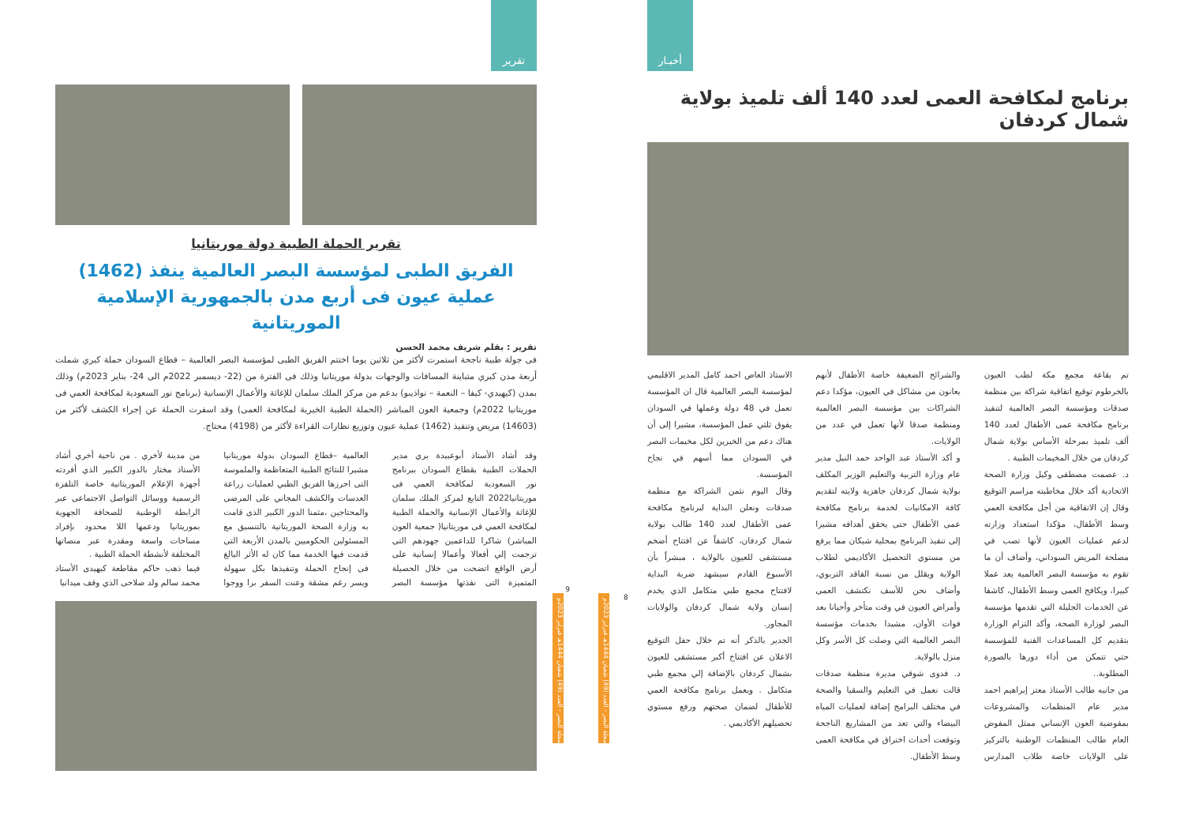أخبـار
برنامج لمكافحة العمى لعدد 140 ألف تلميذ بولاية شمال كردفان
تم بقاعة مجمع مكة لطب العيون بالخرطوم توقيع اتفاقية شراكة بين منظمة صدقات ومؤسسة البصر العالمية لتنفيذ برنامج مكافحة عمى الأطفال لعدد 140 ألف تلميذ بمرحلة الأساس بولاية شمال كردفان من خلال المخيمات الطبية .
د. عصمت مصطفى وكيل وزارة الصحة الاتحادية أكد خلال مخاطبته مراسم التوقيع وقال إن الاتفاقية من أجل مكافحة العمي وسط الأطفال، مؤكدا استعداد وزارته لدعم عمليات العيون لأنها تصب في مصلحة المريض السوداني، وأضاف أن ما تقوم به مؤسسة البصر العالمية يعد عملا كبيرا، ويكافح العمى وسط الأطفال، كاشفا عن الخدمات الجليلة التي تقدمها مؤسسة البصر لوزارة الصحة، وأكد التزام الوزارة بتقديم كل المساعدات الفنية للمؤسسة حتي تتمكن من أداء دورها بالصورة المطلوبة..
من جانبه طالب الأستاذ معتز إبراهيم احمد مدير عام المنظمات والمشروعات بمفوضية العون الإنساني ممثل المفوض العام طالب المنظمات الوطنية بالتركيز على الولايات خاصة طلاب المدارس والشرائح الضعيفة خاصة الأطفال لأنهم يعانون من مشاكل في العيون، مؤكدا دعم الشراكات بين مؤسسة البصر العالمية ومنظمة صدقا لأنها تعمل في عدد من الولايات.
و أكد الأستاذ عبد الواحد حمد النيل مدير عام وزارة التربية والتعليم الوزير المكلف بولاية شمال كردفان جاهزية ولايته لتقديم كافة الامكانيات لخدمة برنامج مكافحة عمى الأطفال حتى يحقق أهدافه مشيرا إلى تنفيذ البرنامج بمحلية شيكان مما يرفع من مستوي التحصيل الأكاديمي لطلاب الولاية ويقلل من نسبة الفاقد التربوي، وأضاف نحن للأسف نكتشف العمى وأمراض العيون في وقت متأخر وأحيانا بعد فوات الأوان، مشيدا بخدمات مؤسسة البصر العالمية التي وصلت كل الأسر وكل منزل بالولاية.
د. فدوى شوقي مديرة منظمة صدقات قالت نعمل في التعليم والسقيا والصحة في مختلف البرامج إضافة لعمليات المياه البيضاء والتي تعد من المشاريع الناجحة وتوقعت أحداث اختراق في مكافحة العمى وسط الأطفال.
الاستاذ العاص احمد كامل المدير الاقليمي لمؤسسة البصر العالمية قال ان المؤسسة تعمل في 48 دولة وعملها في السودان يفوق ثلثي عمل المؤسسة، مشيرا إلى أن هناك دعم من الخيرين لكل مخيمات البصر في السودان مما أسهم في نجاح المؤسسة.
وقال اليوم نثمن الشراكة مع منظمة صدقات ونعلن البداية لبرنامج مكافحة عمى الأطفال لعدد 140 طالب بولاية شمال كردفان، كاشفاً عن افتتاح أضخم مستشفى للعيون بالولاية ، مبشراً بأن الأسبوع القادم سيشهد ضربة البداية لافتتاح مجمع طبي متكامل الذي يخدم إنسان ولاية شمال كردفان والولايات المجاور.
الجدير بالذكر أنه تم خلال حفل التوقيع الاعلان عن افتتاح أكبر مستشفى للعيون بشمال كردفان بالإضافة إلي مجمع طبي متكامل . ويعمل برنامج مكافحة العمي للأطفال لضمان صحتهم ورفع مستوي تحصيلهم الأكاديمي .
8
مجلة البصر - العدد (49) شعبان 1444هـ فبراير 2023م
تقرير
تقرير الحملة الطبية دولة موريتانيا
الفريق الطبى لمؤسسة البصر العالمية ينفذ (1462) عملية عيون فى أربع مدن بالجمهورية الإسلامية الموريتانية
تقرير : بقلم شريف محمد الحسن
فى جولة طبية ناجحة استمرت لأكثر من ثلاثين يوما اختتم الفريق الطبى لمؤسسة البصر العالمية – قطاع السودان حملة كبري شملت أربعة مدن كبري متباينة المسافات والوجهات بدولة موريتانيا وذلك فى الفترة من (22- ديسمبر 2022م الى 24- يناير 2023م) وذلك بمدن (كيهيدي- كيفا – النعمة – نواذيبو) بدعم من مركز الملك سلمان للإغاثة والأعمال الإنسانية (برنامج نور السعودية لمكافحة العمي فى موريتانيا 2022م) وجمعية العون المباشر (الحملة الطبية الخيرية لمكافحة العمى) وقد اسفرت الحملة عن إجراء الكشف لأكثر من (14603) مريض وتنفيذ (1462) عملية عيون وتوزيع نظارات القراءة لأكثر من (4198) محتاج.
وقد أشاد الأستاذ أبوعبيدة بري مدير الحملات الطبية بقطاع السودان ببرنامج نور السعودية لمكافحة العمي فى موريتانيا2022 التابع لمركز الملك سلمان للإغاثة والأعمال الإنسانية والحملة الطبية لمكافحة العمي فى موريتانيا( جمعية العون المباشر) شاكرا للداعمين جهودهم التى ترجمت إلي أفعالا وأعمالا إنسانية على أرض الواقع اتضحت من خلال الحصيلة المتميزة التى نفذتها مؤسسة البصر العالمية –قطاع السودان بدولة موريتانيا مشيرا للنتائج الطبية المتعاظمة والملموسة التى احرزها الفريق الطبي لعمليات زراعة العدسات والكشف المجاني على المرضى والمحتاجين ،مثمنا الدور الكبير الذى قامت به وزارة الصحة الموريتانية بالتنسيق مع المسئولين الحكوميين بالمدن الأربعة التى قدمت فيها الخدمة مما كان له الأثر البالغ فى إنجاح الحملة وتنفيذها بكل سهولة ويسر رغم مشقة وعنت السفر برا ووجوا من مدينة لأخري . من ناحية أخري أشاد الأستاذ مختار بالدور الكبير الذي أفردته أجهزة الإعلام الموريتانية خاصة التلفزة الرسمية ووسائل التواصل الاجتماعى عبر الرابطة الوطنية للصحافة الجهوية بموريتانيا ودعمها اللا محدود بإفراد مساحات واسعة ومقدرة عبر منصاتها المختلفة لأنشطة الحملة الطبية .
فيما ذهب حاكم مقاطعة كيهيدى الأستاذ محمد سالم ولد صلاحى الذي وقف ميدانيا
9
مجلة البصر - العدد (49) شعبان 1444هـ فبراير 2023م